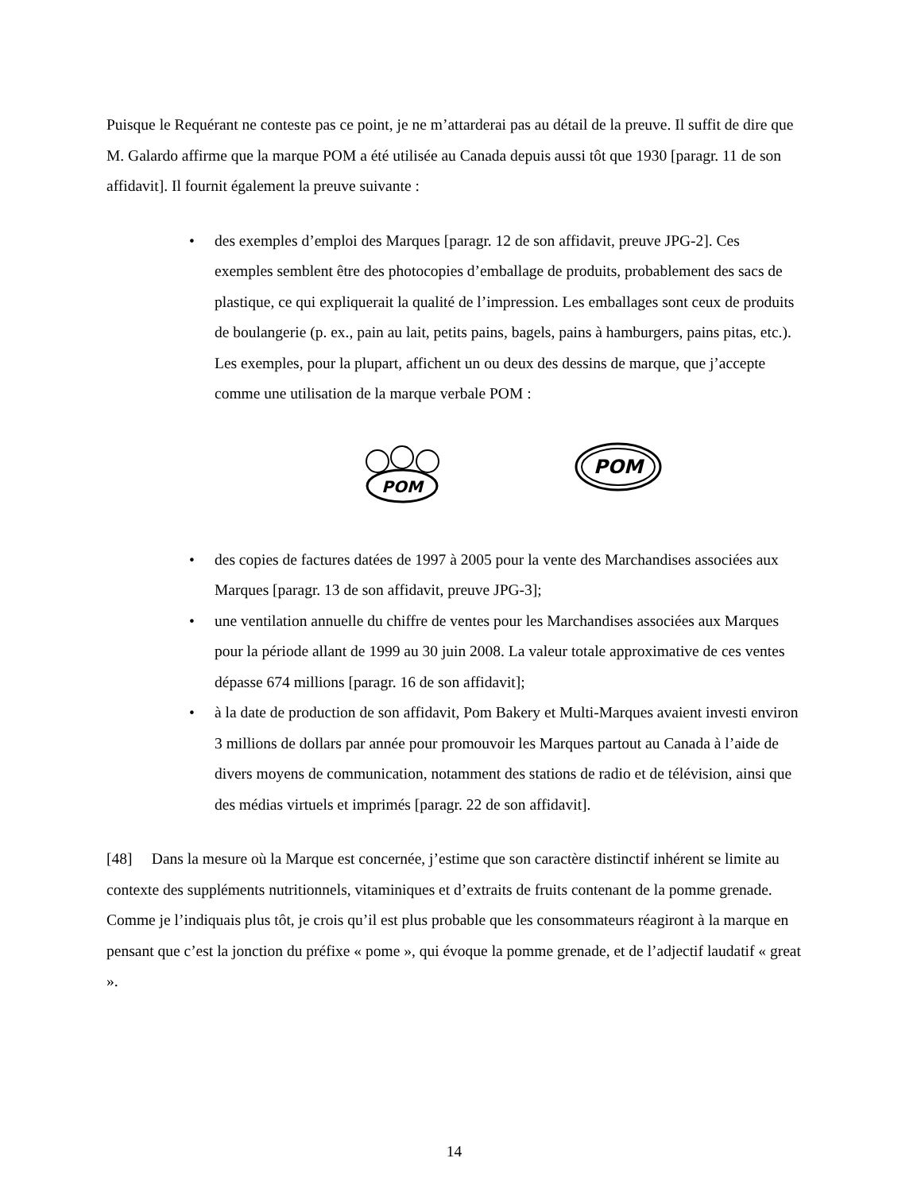Puisque le Requérant ne conteste pas ce point, je ne m’attarderai pas au détail de la preuve. Il suffit de dire que M. Galardo affirme que la marque POM a été utilisée au Canada depuis aussi tôt que 1930 [paragr. 11 de son affidavit]. Il fournit également la preuve suivante :
• des exemples d’emploi des Marques [paragr. 12 de son affidavit, preuve JPG-2]. Ces exemples semblent être des photocopies d’emballage de produits, probablement des sacs de plastique, ce qui expliquerait la qualité de l’impression. Les emballages sont ceux de produits de boulangerie (p. ex., pain au lait, petits pains, bagels, pains à hamburgers, pains pitas, etc.). Les exemples, pour la plupart, affichent un ou deux des dessins de marque, que j’accepte comme une utilisation de la marque verbale POM :
POM
POM
• des copies de factures datées de 1997 à 2005 pour la vente des Marchandises associées aux Marques [paragr. 13 de son affidavit, preuve JPG-3];
• une ventilation annuelle du chiffre de ventes pour les Marchandises associées aux Marques pour la période allant de 1999 au 30 juin 2008. La valeur totale approximative de ces ventes dépasse 674 millions [paragr. 16 de son affidavit];
• à la date de production de son affidavit, Pom Bakery et Multi-Marques avaient investi environ 3 millions de dollars par année pour promouvoir les Marques partout au Canada à l’aide de divers moyens de communication, notamment des stations de radio et de télévision, ainsi que des médias virtuels et imprimés [paragr. 22 de son affidavit].
[48] Dans la mesure où la Marque est concernée, j’estime que son caractère distinctif inhérent se limite au contexte des suppléments nutritionnels, vitaminiques et d’extraits de fruits contenant de la pomme grenade. Comme je l’indiquais plus tôt, je crois qu’il est plus probable que les consommateurs réagiront à la marque en pensant que c’est la jonction du préfixe « pome », qui évoque la pomme grenade, et de l’adjectif laudatif « great ».
14